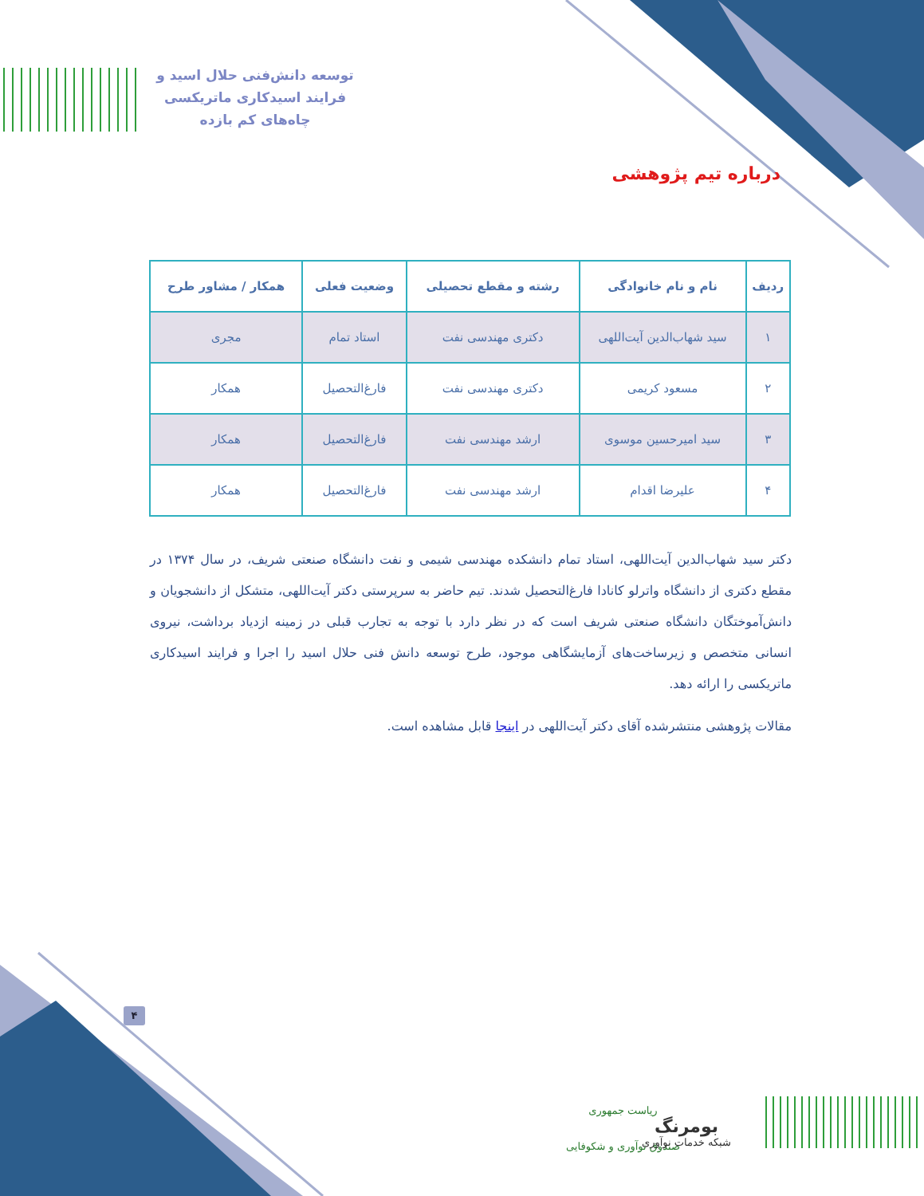توسعه دانش‌فنی حلال اسید و
فرایند اسیدکاری ماتریکسی
چاه‌های کم بازده
درباره تیم پژوهشی
| ردیف | نام و نام خانوادگی | رشته و مقطع تحصیلی | وضعیت فعلی | همکار / مشاور طرح |
| --- | --- | --- | --- | --- |
| ۱ | سید شهاب‌الدین آیت‌اللهی | دکتری مهندسی نفت | استاد تمام | مجری |
| ۲ | مسعود کریمی | دکتری مهندسی نفت | فارغ‌التحصیل | همکار |
| ۳ | سید امیرحسین موسوی | ارشد مهندسی نفت | فارغ‌التحصیل | همکار |
| ۴ | علیرضا اقدام | ارشد مهندسی نفت | فارغ‌التحصیل | همکار |
دکتر سید شهاب‌الدین آیت‌اللهی، استاد تمام دانشکده مهندسی شیمی و نفت دانشگاه صنعتی شریف، در سال ۱۳۷۴ در مقطع دکتری از دانشگاه واترلو کانادا فارغ‌التحصیل شدند. تیم حاضر به سرپرستی دکتر آیت‌اللهی، متشکل از دانشجویان و دانش‌آموختگان دانشگاه صنعتی شریف است که در نظر دارد با توجه به تجارب قبلی در زمینه ازدیاد برداشت، نیروی انسانی متخصص و زیرساخت‌های آزمایشگاهی موجود، طرح توسعه دانش فنی حلال اسید را اجرا و فرایند اسیدکاری ماتریکسی را ارائه دهد.
مقالات پژوهشی منتشرشده آقای دکتر آیت‌اللهی در اینجا قابل مشاهده است.
۴
ریاست جمهوری
صندوق نوآوری و شکوفایی
بومرنگ
شبکه خدمات نوآوری